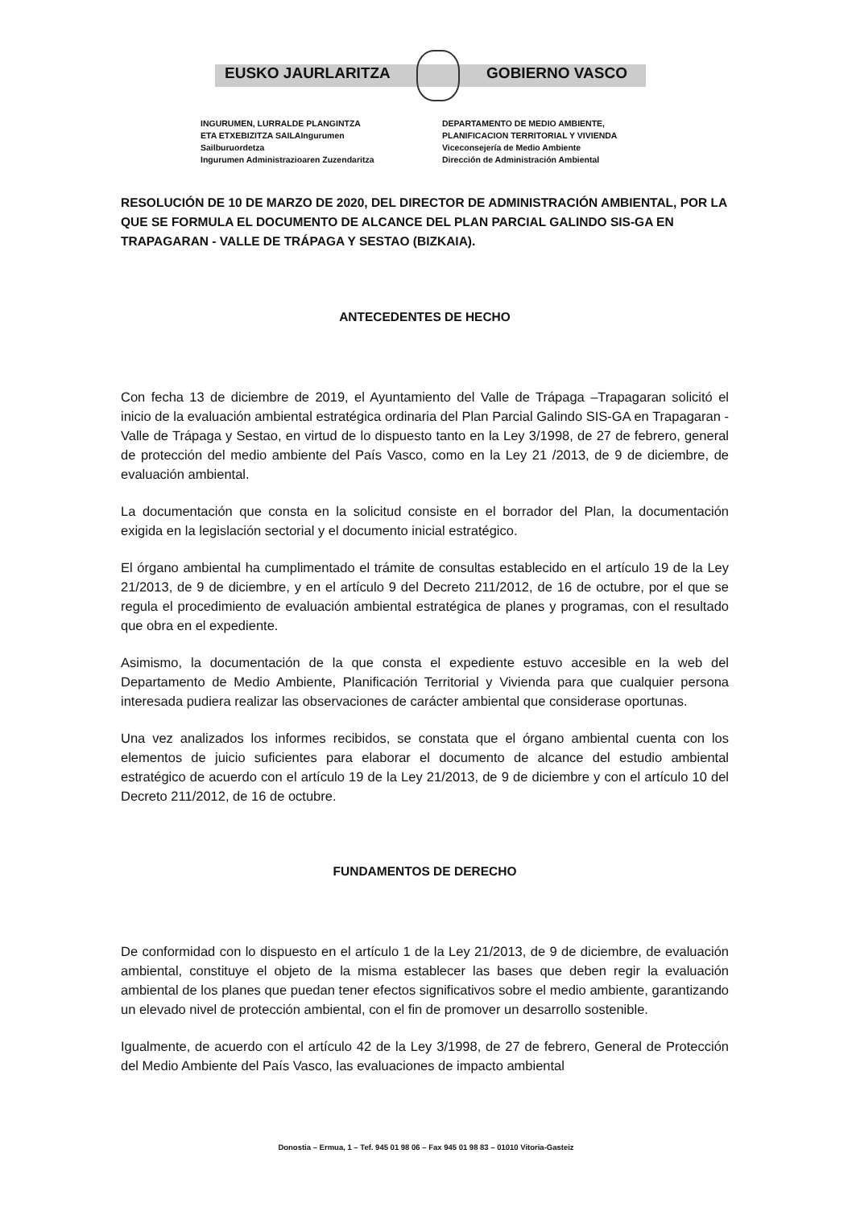EUSKO JAURLARITZA GOBIERNO VASCO
INGURUMEN, LURRALDE PLANGINTZA
ETA ETXEBIZITZA SAILAIngurumen
Sailburuordetza
Ingurumen Administrazioaren Zuzendaritza
DEPARTAMENTO DE MEDIO AMBIENTE,
PLANIFICACION TERRITORIAL Y VIVIENDA
Viceconsejería de Medio Ambiente
Dirección de Administración Ambiental
RESOLUCIÓN DE 10 DE MARZO DE 2020, DEL DIRECTOR DE ADMINISTRACIÓN AMBIENTAL, POR LA QUE SE FORMULA EL DOCUMENTO DE ALCANCE DEL PLAN PARCIAL GALINDO SIS-GA EN TRAPAGARAN - VALLE DE TRÁPAGA Y SESTAO (BIZKAIA).
ANTECEDENTES DE HECHO
Con fecha 13 de diciembre de 2019, el Ayuntamiento del Valle de Trápaga –Trapagaran solicitó el inicio de la evaluación ambiental estratégica ordinaria del Plan Parcial Galindo SIS-GA en Trapagaran - Valle de Trápaga y Sestao, en virtud de lo dispuesto tanto en la Ley 3/1998, de 27 de febrero, general de protección del medio ambiente del País Vasco, como en la Ley 21 /2013, de 9 de diciembre, de evaluación ambiental.
La documentación que consta en la solicitud consiste en el borrador del Plan, la documentación exigida en la legislación sectorial y el documento inicial estratégico.
El órgano ambiental ha cumplimentado el trámite de consultas establecido en el artículo 19 de la Ley 21/2013, de 9 de diciembre, y en el artículo 9 del Decreto 211/2012, de 16 de octubre, por el que se regula el procedimiento de evaluación ambiental estratégica de planes y programas, con el resultado que obra en el expediente.
Asimismo, la documentación de la que consta el expediente estuvo accesible en la web del Departamento de Medio Ambiente, Planificación Territorial y Vivienda para que cualquier persona interesada pudiera realizar las observaciones de carácter ambiental que considerase oportunas.
Una vez analizados los informes recibidos, se constata que el órgano ambiental cuenta con los elementos de juicio suficientes para elaborar el documento de alcance del estudio ambiental estratégico de acuerdo con el artículo 19 de la Ley 21/2013, de 9 de diciembre y con el artículo 10 del Decreto 211/2012, de 16 de octubre.
FUNDAMENTOS DE DERECHO
De conformidad con lo dispuesto en el artículo 1 de la Ley 21/2013, de 9 de diciembre, de evaluación ambiental, constituye el objeto de la misma establecer las bases que deben regir la evaluación ambiental de los planes que puedan tener efectos significativos sobre el medio ambiente, garantizando un elevado nivel de protección ambiental, con el fin de promover un desarrollo sostenible.
Igualmente, de acuerdo con el artículo 42 de la Ley 3/1998, de 27 de febrero, General de Protección del Medio Ambiente del País Vasco, las evaluaciones de impacto ambiental
Donostia – Ermua, 1 – Tef. 945 01 98 06 – Fax 945 01 98 83 – 01010 Vitoria-Gasteiz